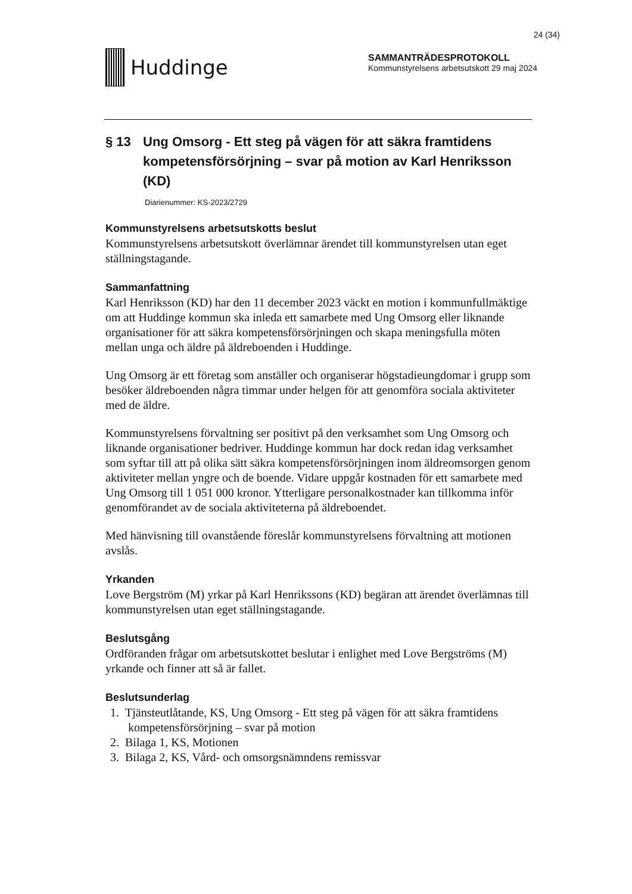24 (34)
Huddinge
SAMMANTRÄDESPROTOKOLL
Kommunstyrelsens arbetsutskott 29 maj 2024
§ 13 Ung Omsorg - Ett steg på vägen för att säkra framtidens kompetensförsörjning – svar på motion av Karl Henriksson (KD)
Diarienummer: KS-2023/2729
Kommunstyrelsens arbetsutskotts beslut
Kommunstyrelsens arbetsutskott överlämnar ärendet till kommunstyrelsen utan eget ställningstagande.
Sammanfattning
Karl Henriksson (KD) har den 11 december 2023 väckt en motion i kommunfullmäktige om att Huddinge kommun ska inleda ett samarbete med Ung Omsorg eller liknande organisationer för att säkra kompetensförsörjningen och skapa meningsfulla möten mellan unga och äldre på äldreboenden i Huddinge.
Ung Omsorg är ett företag som anställer och organiserar högstadieungdomar i grupp som besöker äldreboenden några timmar under helgen för att genomföra sociala aktiviteter med de äldre.
Kommunstyrelsens förvaltning ser positivt på den verksamhet som Ung Omsorg och liknande organisationer bedriver. Huddinge kommun har dock redan idag verksamhet som syftar till att på olika sätt säkra kompetensförsörjningen inom äldreomsorgen genom aktiviteter mellan yngre och de boende. Vidare uppgår kostnaden för ett samarbete med Ung Omsorg till 1 051 000 kronor. Ytterligare personalkostnader kan tillkomma inför genomförandet av de sociala aktiviteterna på äldreboendet.
Med hänvisning till ovanstående föreslår kommunstyrelsens förvaltning att motionen avslås.
Yrkanden
Love Bergström (M) yrkar på Karl Henrikssons (KD) begäran att ärendet överlämnas till kommunstyrelsen utan eget ställningstagande.
Beslutsgång
Ordföranden frågar om arbetsutskottet beslutar i enlighet med Love Bergströms (M) yrkande och finner att så är fallet.
Beslutsunderlag
1. Tjänsteutlåtande, KS, Ung Omsorg - Ett steg på vägen för att säkra framtidens kompetensförsörjning – svar på motion
2. Bilaga 1, KS, Motionen
3. Bilaga 2, KS, Vård- och omsorgsnämndens remissvar